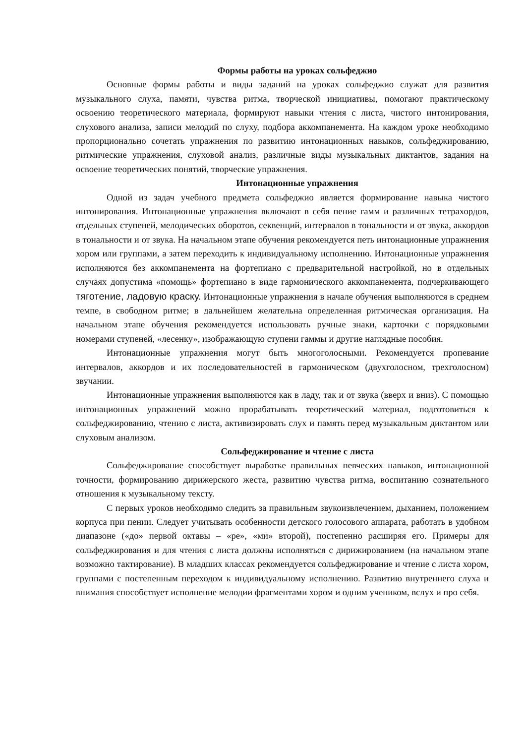Формы работы на уроках сольфеджио
Основные формы работы и виды заданий на уроках сольфеджио служат для развития музыкального слуха, памяти, чувства ритма, творческой инициативы, помогают практическому освоению теоретического материала, формируют навыки чтения с листа, чистого интонирования, слухового анализа, записи мелодий по слуху, подбора аккомпанемента. На каждом уроке необходимо пропорционально сочетать упражнения по развитию интонационных навыков, сольфеджированию, ритмические упражнения, слуховой анализ, различные виды музыкальных диктантов, задания на освоение теоретических понятий, творческие упражнения.
Интонационные упражнения
Одной из задач учебного предмета сольфеджио является формирование навыка чистого интонирования. Интонационные упражнения включают в себя пение гамм и различных тетрахордов, отдельных ступеней, мелодических оборотов, секвенций, интервалов в тональности и от звука, аккордов в тональности и от звука. На начальном этапе обучения рекомендуется петь интонационные упражнения хором или группами, а затем переходить к индивидуальному исполнению. Интонационные упражнения исполняются без аккомпанемента на фортепиано с предварительной настройкой, но в отдельных случаях допустима «помощь» фортепиано в виде гармонического аккомпанемента, подчеркивающего тяготение, ладовую краску. Интонационные упражнения в начале обучения выполняются в среднем темпе, в свободном ритме; в дальнейшем желательна определенная ритмическая организация. На начальном этапе обучения рекомендуется использовать ручные знаки, карточки с порядковыми номерами ступеней, «лесенку», изображающую ступени гаммы и другие наглядные пособия.
Интонационные упражнения могут быть многоголосными. Рекомендуется пропевание интервалов, аккордов и их последовательностей в гармоническом (двухголосном, трехголосном) звучании.
Интонационные упражнения выполняются как в ладу, так и от звука (вверх и вниз). С помощью интонационных упражнений можно прорабатывать теоретический материал, подготовиться к сольфеджированию, чтению с листа, активизировать слух и память перед музыкальным диктантом или слуховым анализом.
Сольфеджирование и чтение с листа
Сольфеджирование способствует выработке правильных певческих навыков, интонационной точности, формированию дирижерского жеста, развитию чувства ритма, воспитанию сознательного отношения к музыкальному тексту.
С первых уроков необходимо следить за правильным звукоизвлечением, дыханием, положением корпуса при пении. Следует учитывать особенности детского голосового аппарата, работать в удобном диапазоне («до» первой октавы – «ре», «ми» второй), постепенно расширяя его. Примеры для сольфеджирования и для чтения с листа должны исполняться с дирижированием (на начальном этапе возможно тактирование). В младших классах рекомендуется сольфеджирование и чтение с листа хором, группами с постепенным переходом к индивидуальному исполнению. Развитию внутреннего слуха и внимания способствует исполнение мелодии фрагментами хором и одним учеником, вслух и про себя.